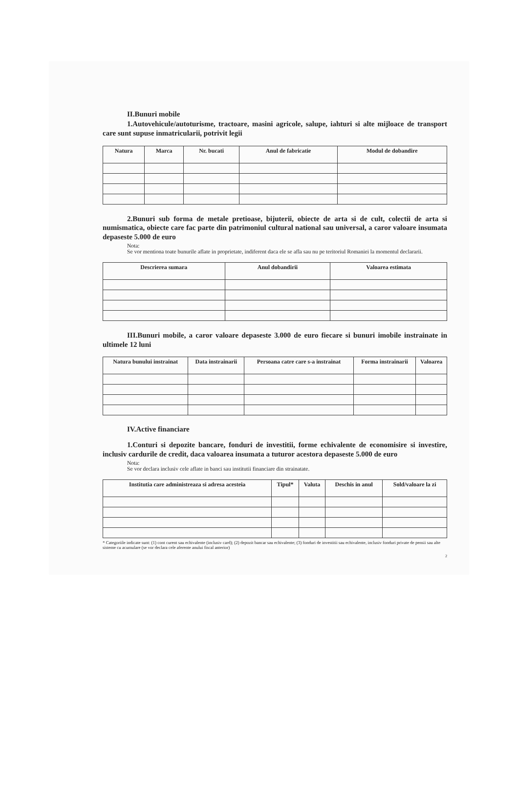II.Bunuri mobile
1.Autovehicule/autoturisme, tractoare, masini agricole, salupe, iahturi si alte mijloace de transport care sunt supuse inmatricularii, potrivit legii
| Natura | Marca | Nr. bucati | Anul de fabricatie | Modul de dobandire |
| --- | --- | --- | --- | --- |
2.Bunuri sub forma de metale pretioase, bijuterii, obiecte de arta si de cult, colectii de arta si numismatica, obiecte care fac parte din patrimoniul cultural national sau universal, a caror valoare insumata depaseste 5.000 de euro
Nota:
Se vor mentiona toate bunurile aflate in proprietate, indiferent daca ele se afla sau nu pe teritoriul Romaniei la momentul declararii.
| Descrierea sumara | Anul dobandirii | Valoarea estimata |
| --- | --- | --- |
III.Bunuri mobile, a caror valoare depaseste 3.000 de euro fiecare si bunuri imobile instrainate in ultimele 12 luni
| Natura bunului instrainat | Data instrainarii | Persoana catre care s-a instrainat | Forma instrainarii | Valoarea |
| --- | --- | --- | --- | --- |
IV.Active financiare
1.Conturi si depozite bancare, fonduri de investitii, forme echivalente de economisire si investire, inclusiv cardurile de credit, daca valoarea insumata a tuturor acestora depaseste 5.000 de euro
Nota:
Se vor declara inclusiv cele aflate in banci sau institutii financiare din strainatate.
| Institutia care administreaza si adresa acesteia | Tipul* | Valuta | Deschis in anul | Sold/valoare la zi |
| --- | --- | --- | --- | --- |
* Categoriile indicate sunt: (1) cont curent sau echivalente (inclusiv card); (2) depozit bancar sau echivalente; (3) fonduri de investitii sau echivalente, inclusiv fonduri private de pensii sau alte sisteme cu acumulare (se vor declara cele aferente anului fiscal anterior)
2